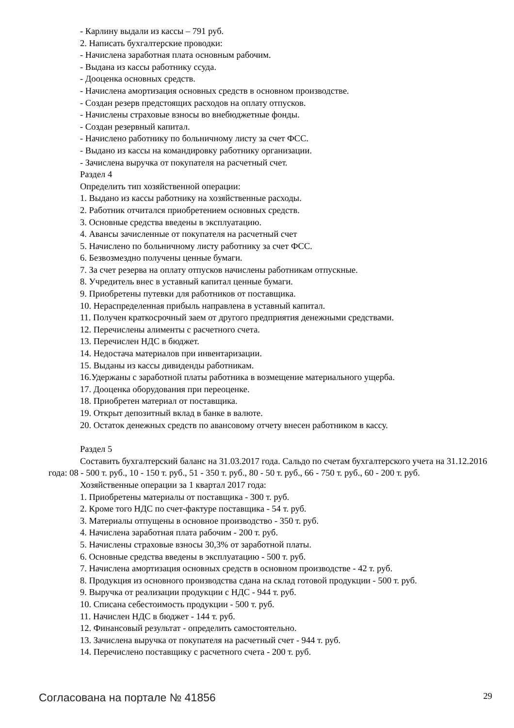- Карлину выдали из кассы – 791 руб.
2. Написать бухгалтерские проводки:
- Начислена заработная плата основным рабочим.
- Выдана из кассы работнику ссуда.
- Дооценка основных средств.
- Начислена амортизация основных средств в основном производстве.
- Создан резерв предстоящих расходов на оплату отпусков.
- Начислены страховые взносы во внебюджетные фонды.
- Создан резервный капитал.
- Начислено работнику по больничному листу за счет ФСС.
- Выдано из кассы на командировку работнику организации.
- Зачислена выручка от покупателя на расчетный счет.
Раздел 4
Определить тип хозяйственной операции:
1. Выдано из кассы работнику на хозяйственные расходы.
2. Работник отчитался приобретением основных средств.
3. Основные средства введены в эксплуатацию.
4. Авансы зачисленные от покупателя на расчетный счет
5. Начислено по больничному листу работнику за счет ФСС.
6. Безвозмездно получены ценные бумаги.
7. За счет резерва на оплату отпусков начислены работникам отпускные.
8. Учредитель внес в уставный капитал ценные бумаги.
9. Приобретены путевки для работников от поставщика.
10. Нераспределенная прибыль направлена в уставный капитал.
11. Получен краткосрочный заем от другого предприятия денежными средствами.
12. Перечислены алименты с расчетного счета.
13. Перечислен НДС в бюджет.
14. Недостача материалов при инвентаризации.
15. Выданы из кассы дивиденды работникам.
16.Удержаны с заработной платы работника в возмещение материального ущерба.
17. Дооценка оборудования при переоценке.
18. Приобретен материал от поставщика.
19. Открыт депозитный вклад в банке в валюте.
20. Остаток денежных средств по авансовому отчету внесен работником в кассу.
Раздел 5
Составить бухгалтерский баланс на 31.03.2017 года. Сальдо по счетам бухгалтерского учета на 31.12.2016 года: 08 - 500 т. руб., 10 - 150 т. руб., 51 - 350 т. руб., 80 - 50 т. руб., 66 - 750 т. руб., 60 - 200 т. руб.
Хозяйственные операции за 1 квартал 2017 года:
1. Приобретены материалы от поставщика - 300 т. руб.
2. Кроме того НДС по счет-фактуре поставщика - 54 т. руб.
3. Материалы отпущены в основное производство - 350 т. руб.
4. Начислена заработная плата рабочим - 200 т. руб.
5. Начислены страховые взносы 30,3% от заработной платы.
6. Основные средства введены в эксплуатацию - 500 т. руб.
7. Начислена амортизация основных средств в основном производстве - 42 т. руб.
8. Продукция из основного производства сдана на склад готовой продукции - 500 т. руб.
9. Выручка от реализации продукции с НДС - 944 т. руб.
10. Списана себестоимость продукции - 500 т. руб.
11. Начислен НДС в бюджет - 144 т. руб.
12. Финансовый результат - определить самостоятельно.
13. Зачислена выручка от покупателя на расчетный счет - 944 т. руб.
14. Перечислено поставщику с расчетного счета - 200 т. руб.
Согласована на портале № 41856 29